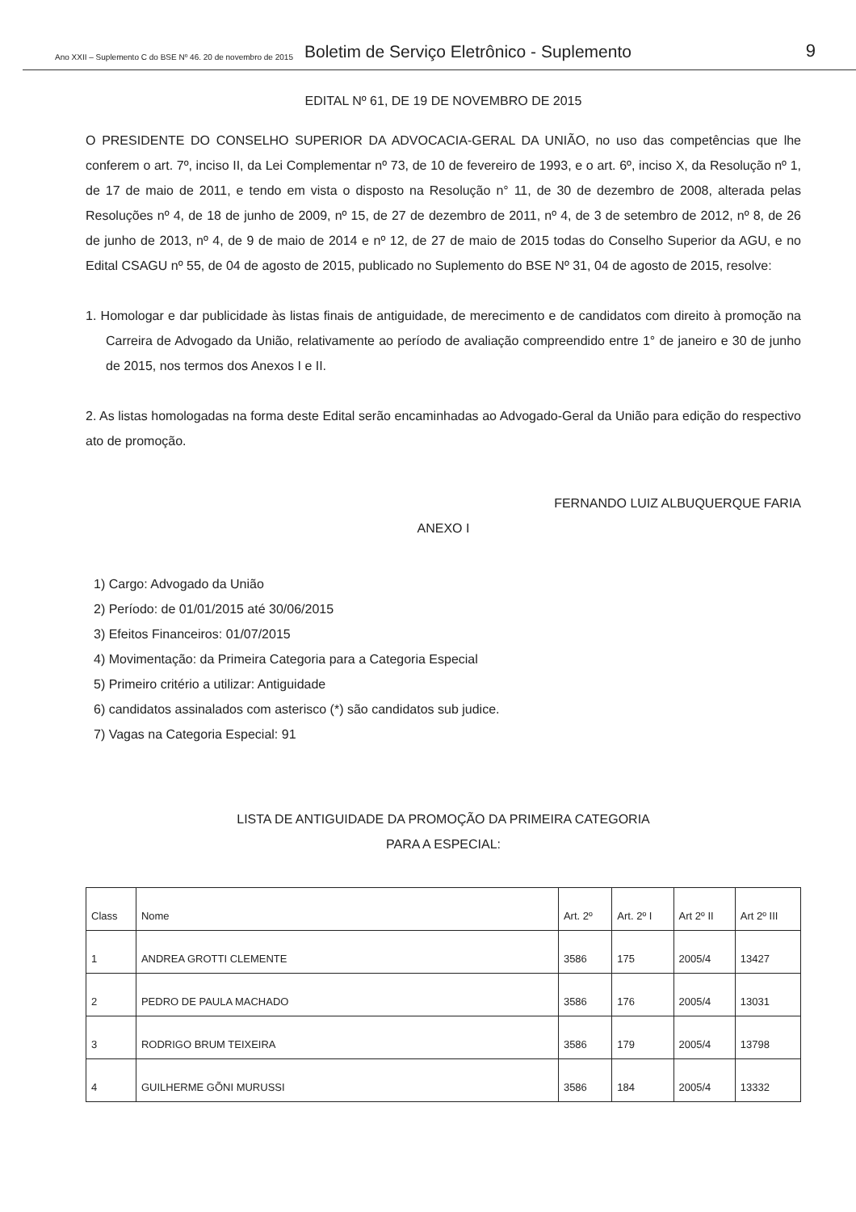Ano XXII – Suplemento C do BSE Nº 46. 20 de novembro de 2015 Boletim de Serviço Eletrônico - Suplemento 9
EDITAL Nº 61, DE 19 DE NOVEMBRO DE 2015
O PRESIDENTE DO CONSELHO SUPERIOR DA ADVOCACIA-GERAL DA UNIÃO, no uso das competências que lhe conferem o art. 7º, inciso II, da Lei Complementar nº 73, de 10 de fevereiro de 1993, e o art. 6º, inciso X, da Resolução nº 1, de 17 de maio de 2011, e tendo em vista o disposto na Resolução n° 11, de 30 de dezembro de 2008, alterada pelas Resoluções nº 4, de 18 de junho de 2009, nº 15, de 27 de dezembro de 2011, nº 4, de 3 de setembro de 2012, nº 8, de 26 de junho de 2013, nº 4, de 9 de maio de 2014 e nº 12, de 27 de maio de 2015 todas do Conselho Superior da AGU, e no Edital CSAGU nº 55, de 04 de agosto de 2015, publicado no Suplemento do BSE Nº 31, 04 de agosto de 2015, resolve:
1. Homologar e dar publicidade às listas finais de antiguidade, de merecimento e de candidatos com direito à promoção na Carreira de Advogado da União, relativamente ao período de avaliação compreendido entre 1° de janeiro e 30 de junho de 2015, nos termos dos Anexos I e II.
2. As listas homologadas na forma deste Edital serão encaminhadas ao Advogado-Geral da União para edição do respectivo ato de promoção.
FERNANDO LUIZ ALBUQUERQUE FARIA
ANEXO I
1) Cargo: Advogado da União
2) Período: de 01/01/2015 até 30/06/2015
3) Efeitos Financeiros: 01/07/2015
4) Movimentação: da Primeira Categoria para a Categoria Especial
5) Primeiro critério a utilizar: Antiguidade
6) candidatos assinalados com asterisco (*) são candidatos sub judice.
7) Vagas na Categoria Especial: 91
LISTA DE ANTIGUIDADE DA PROMOÇÃO DA PRIMEIRA CATEGORIA
PARA A ESPECIAL:
| Class | Nome | Art. 2º | Art. 2º I | Art 2º II | Art 2º III |
| --- | --- | --- | --- | --- | --- |
| 1 | ANDREA GROTTI CLEMENTE | 3586 | 175 | 2005/4 | 13427 |
| 2 | PEDRO DE PAULA MACHADO | 3586 | 176 | 2005/4 | 13031 |
| 3 | RODRIGO BRUM TEIXEIRA | 3586 | 179 | 2005/4 | 13798 |
| 4 | GUILHERME GÕNI MURUSSI | 3586 | 184 | 2005/4 | 13332 |